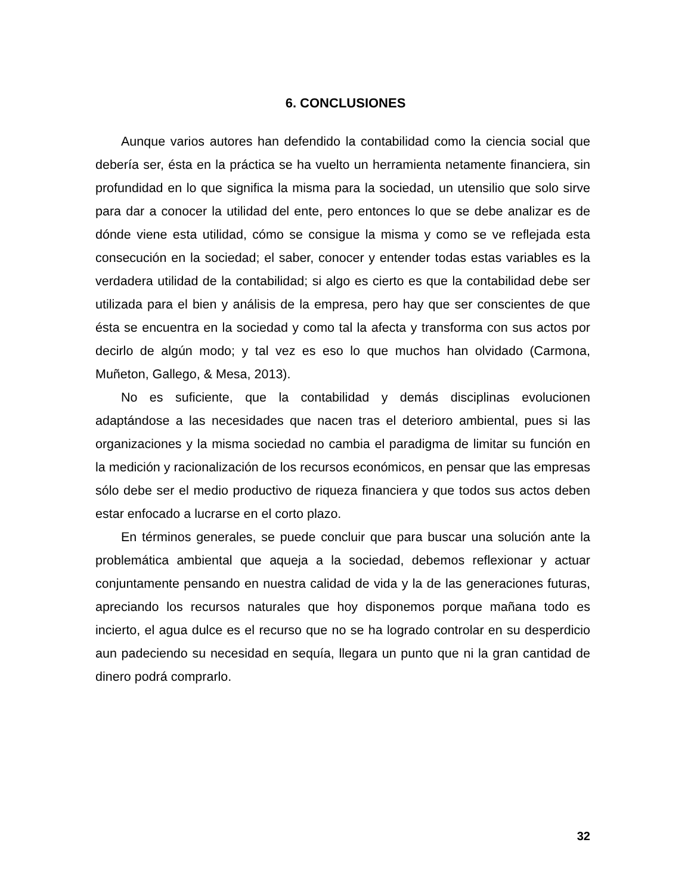6. CONCLUSIONES
Aunque varios autores han defendido la contabilidad como la ciencia social que debería ser, ésta en la práctica se ha vuelto un herramienta netamente financiera, sin profundidad en lo que significa la misma para la sociedad, un utensilio que solo sirve para dar a conocer la utilidad del ente, pero entonces lo que se debe analizar es de dónde viene esta utilidad, cómo se consigue la misma y como se ve reflejada esta consecución en la sociedad; el saber, conocer y entender todas estas variables es la verdadera utilidad de la contabilidad; si algo es cierto es que la contabilidad debe ser utilizada para el bien y análisis de la empresa, pero hay que ser conscientes de que ésta se encuentra en la sociedad y como tal la afecta y transforma con sus actos por decirlo de algún modo; y tal vez es eso lo que muchos han olvidado (Carmona, Muñeton, Gallego, & Mesa, 2013).
No es suficiente, que la contabilidad y demás disciplinas evolucionen adaptándose a las necesidades que nacen tras el deterioro ambiental, pues si las organizaciones y la misma sociedad no cambia el paradigma de limitar su función en la medición y racionalización de los recursos económicos, en pensar que las empresas sólo debe ser el medio productivo de riqueza financiera y que todos sus actos deben estar enfocado a lucrarse en el corto plazo.
En términos generales, se puede concluir que para buscar una solución ante la problemática ambiental que aqueja a la sociedad, debemos reflexionar y actuar conjuntamente pensando en nuestra calidad de vida y la de las generaciones futuras, apreciando los recursos naturales que hoy disponemos porque mañana todo es incierto, el agua dulce es el recurso que no se ha logrado controlar en su desperdicio aun padeciendo su necesidad en sequía, llegara un punto que ni la gran cantidad de dinero podrá comprarlo.
32